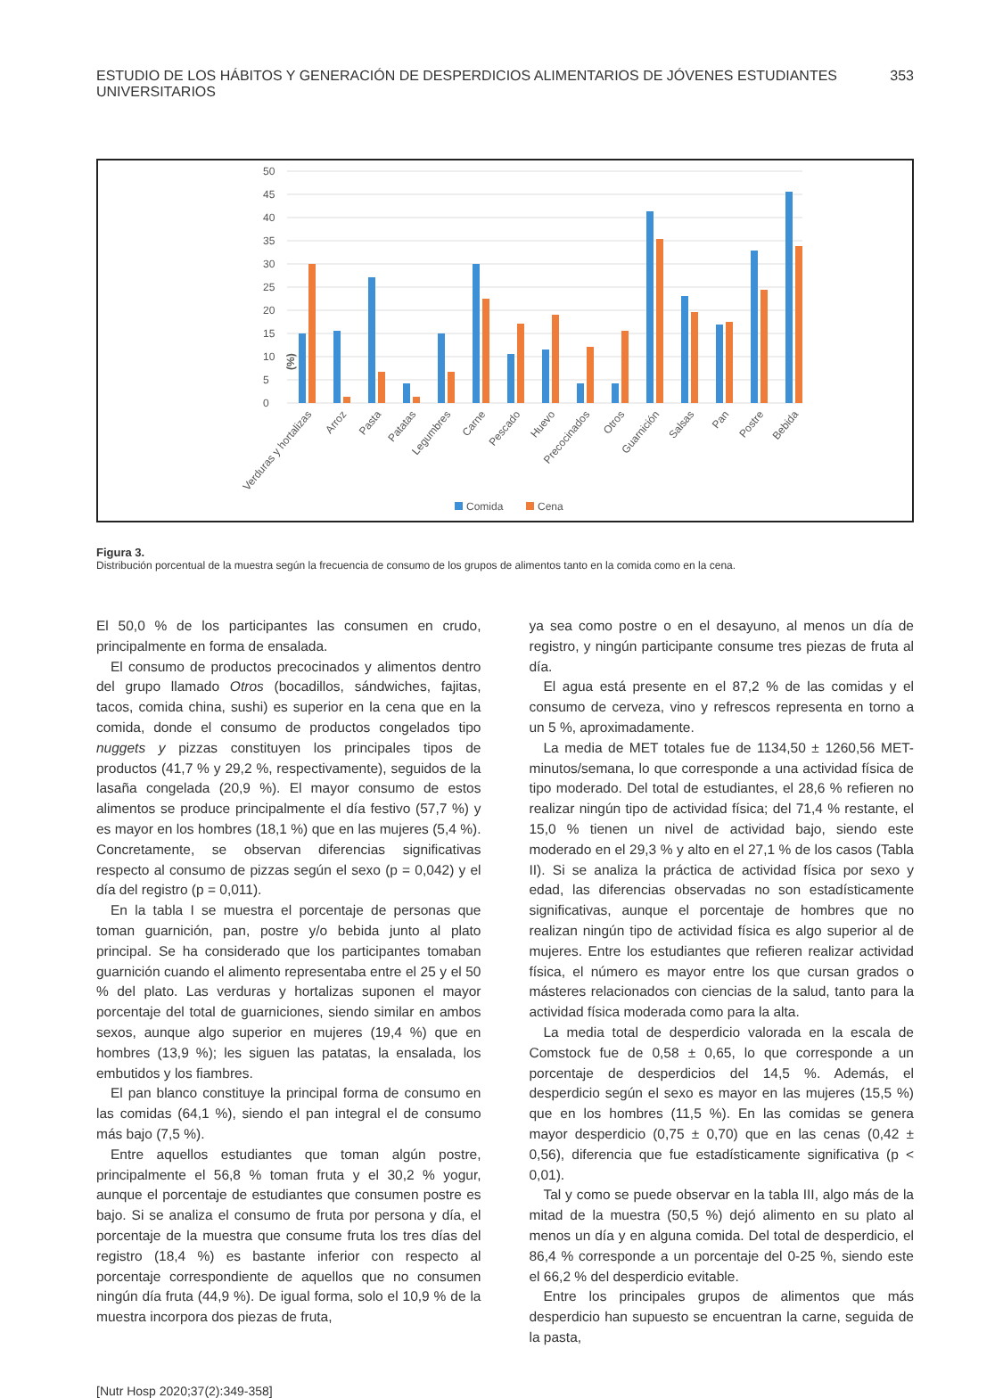ESTUDIO DE LOS HÁBITOS Y GENERACIÓN DE DESPERDICIOS ALIMENTARIOS DE JÓVENES ESTUDIANTES UNIVERSITARIOS 353
(%)
0
5
10
15
20
25
30
35
40
45
50
Verduras y hortalizas
Arroz
Pasta
Patatas
Legumbres
Carne
Pescado
Huevo
Precocinados
Otros
Guarnición
Salsas
Pan
Postre
Bebida
Comida
Cena
Figura 3.
Distribución porcentual de la muestra según la frecuencia de consumo de los grupos de alimentos tanto en la comida como en la cena.
El 50,0 % de los participantes las consumen en crudo, principalmente en forma de ensalada.
El consumo de productos precocinados y alimentos dentro del grupo llamado Otros (bocadillos, sándwiches, fajitas, tacos, comida china, sushi) es superior en la cena que en la comida, donde el consumo de productos congelados tipo nuggets y pizzas constituyen los principales tipos de productos (41,7 % y 29,2 %, respectivamente), seguidos de la lasaña congelada (20,9 %). El mayor consumo de estos alimentos se produce principalmente el día festivo (57,7 %) y es mayor en los hombres (18,1 %) que en las mujeres (5,4 %). Concretamente, se observan diferencias significativas respecto al consumo de pizzas según el sexo (p = 0,042) y el día del registro (p = 0,011).
En la tabla I se muestra el porcentaje de personas que toman guarnición, pan, postre y/o bebida junto al plato principal. Se ha considerado que los participantes tomaban guarnición cuando el alimento representaba entre el 25 y el 50 % del plato. Las verduras y hortalizas suponen el mayor porcentaje del total de guarniciones, siendo similar en ambos sexos, aunque algo superior en mujeres (19,4 %) que en hombres (13,9 %); les siguen las patatas, la ensalada, los embutidos y los fiambres.
El pan blanco constituye la principal forma de consumo en las comidas (64,1 %), siendo el pan integral el de consumo más bajo (7,5 %).
Entre aquellos estudiantes que toman algún postre, principalmente el 56,8 % toman fruta y el 30,2 % yogur, aunque el porcentaje de estudiantes que consumen postre es bajo. Si se analiza el consumo de fruta por persona y día, el porcentaje de la muestra que consume fruta los tres días del registro (18,4 %) es bastante inferior con respecto al porcentaje correspondiente de aquellos que no consumen ningún día fruta (44,9 %). De igual forma, solo el 10,9 % de la muestra incorpora dos piezas de fruta,
ya sea como postre o en el desayuno, al menos un día de registro, y ningún participante consume tres piezas de fruta al día.
El agua está presente en el 87,2 % de las comidas y el consumo de cerveza, vino y refrescos representa en torno a un 5 %, aproximadamente.
La media de MET totales fue de 1134,50 ± 1260,56 MET-minutos/semana, lo que corresponde a una actividad física de tipo moderado. Del total de estudiantes, el 28,6 % refieren no realizar ningún tipo de actividad física; del 71,4 % restante, el 15,0 % tienen un nivel de actividad bajo, siendo este moderado en el 29,3 % y alto en el 27,1 % de los casos (Tabla II). Si se analiza la práctica de actividad física por sexo y edad, las diferencias observadas no son estadísticamente significativas, aunque el porcentaje de hombres que no realizan ningún tipo de actividad física es algo superior al de mujeres. Entre los estudiantes que refieren realizar actividad física, el número es mayor entre los que cursan grados o másteres relacionados con ciencias de la salud, tanto para la actividad física moderada como para la alta.
La media total de desperdicio valorada en la escala de Comstock fue de 0,58 ± 0,65, lo que corresponde a un porcentaje de desperdicios del 14,5 %. Además, el desperdicio según el sexo es mayor en las mujeres (15,5 %) que en los hombres (11,5 %). En las comidas se genera mayor desperdicio (0,75 ± 0,70) que en las cenas (0,42 ± 0,56), diferencia que fue estadísticamente significativa (p < 0,01).
Tal y como se puede observar en la tabla III, algo más de la mitad de la muestra (50,5 %) dejó alimento en su plato al menos un día y en alguna comida. Del total de desperdicio, el 86,4 % corresponde a un porcentaje del 0-25 %, siendo este el 66,2 % del desperdicio evitable.
Entre los principales grupos de alimentos que más desperdicio han supuesto se encuentran la carne, seguida de la pasta,
[Nutr Hosp 2020;37(2):349-358]